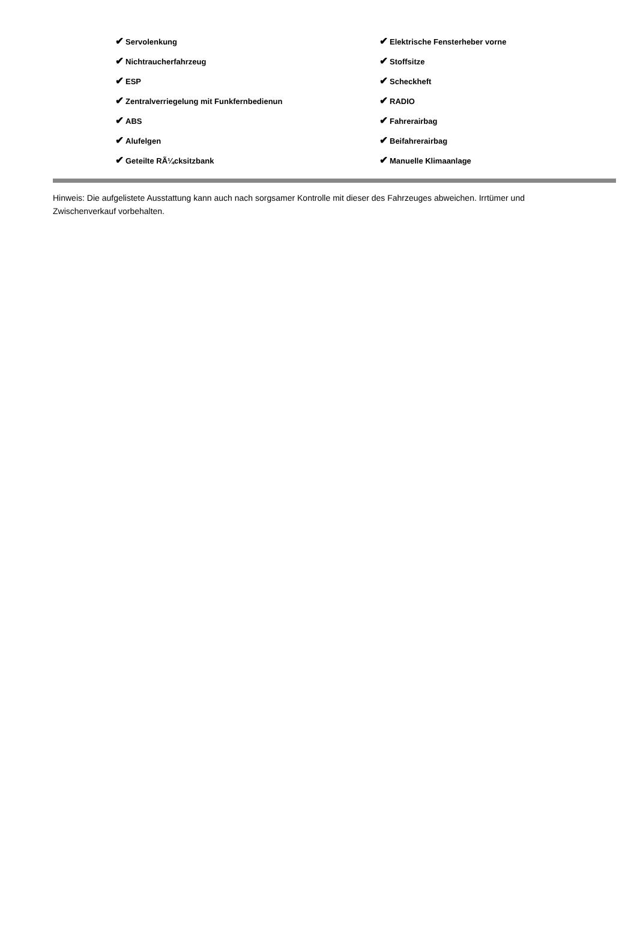| ✔ Servolenkung | ✔ Elektrische Fensterheber vorne |
| ✔ Nichtraucherfahrzeug | ✔ Stoffsitze |
| ✔ ESP | ✔ Scheckheft |
| ✔ Zentralverriegelung mit Funkfernbedienun | ✔ RADIO |
| ✔ ABS | ✔ Fahrerairbag |
| ✔ Alufelgen | ✔ Beifahrerairbag |
| ✔ Geteilte RÃ¼cksitzbank | ✔ Manuelle Klimaanlage |
Hinweis: Die aufgelistete Ausstattung kann auch nach sorgsamer Kontrolle mit dieser des Fahrzeuges abweichen. Irrtümer und Zwischenverkauf vorbehalten.